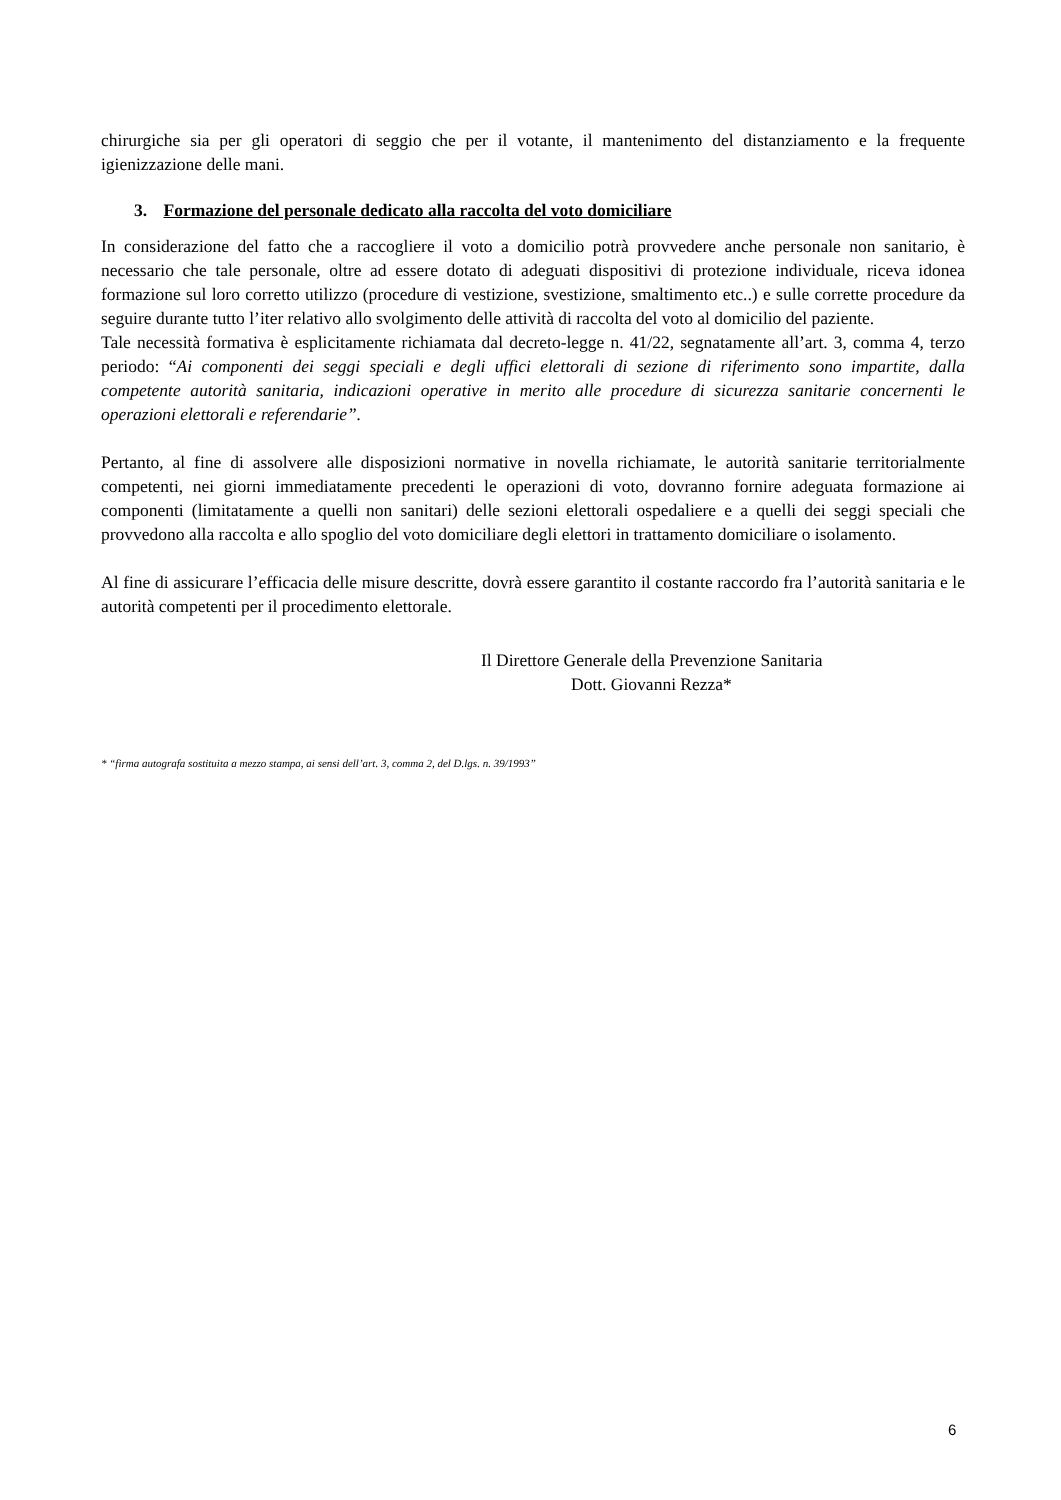chirurgiche sia per gli operatori di seggio che per il votante, il mantenimento del distanziamento e la frequente igienizzazione delle mani.
3. Formazione del personale dedicato alla raccolta del voto domiciliare
In considerazione del fatto che a raccogliere il voto a domicilio potrà provvedere anche personale non sanitario, è necessario che tale personale, oltre ad essere dotato di adeguati dispositivi di protezione individuale, riceva idonea formazione sul loro corretto utilizzo (procedure di vestizione, svestizione, smaltimento etc..) e sulle corrette procedure da seguire durante tutto l’iter relativo allo svolgimento delle attività di raccolta del voto al domicilio del paziente.
Tale necessità formativa è esplicitamente richiamata dal decreto-legge n. 41/22, segnatamente all’art. 3, comma 4, terzo periodo: “Ai componenti dei seggi speciali e degli uffici elettorali di sezione di riferimento sono impartite, dalla competente autorità sanitaria, indicazioni operative in merito alle procedure di sicurezza sanitarie concernenti le operazioni elettorali e referendarie”.
Pertanto, al fine di assolvere alle disposizioni normative in novella richiamate, le autorità sanitarie territorialmente competenti, nei giorni immediatamente precedenti le operazioni di voto, dovranno fornire adeguata formazione ai componenti (limitatamente a quelli non sanitari) delle sezioni elettorali ospedaliere e a quelli dei seggi speciali che provvedono alla raccolta e allo spoglio del voto domiciliare degli elettori in trattamento domiciliare o isolamento.
Al fine di assicurare l’efficacia delle misure descritte, dovrà essere garantito il costante raccordo fra l’autorità sanitaria e le autorità competenti per il procedimento elettorale.
Il Direttore Generale della Prevenzione Sanitaria
Dott. Giovanni Rezza*
* “firma autografa sostituita a mezzo stampa, ai sensi dell’art. 3, comma 2, del D.lgs. n. 39/1993”
6